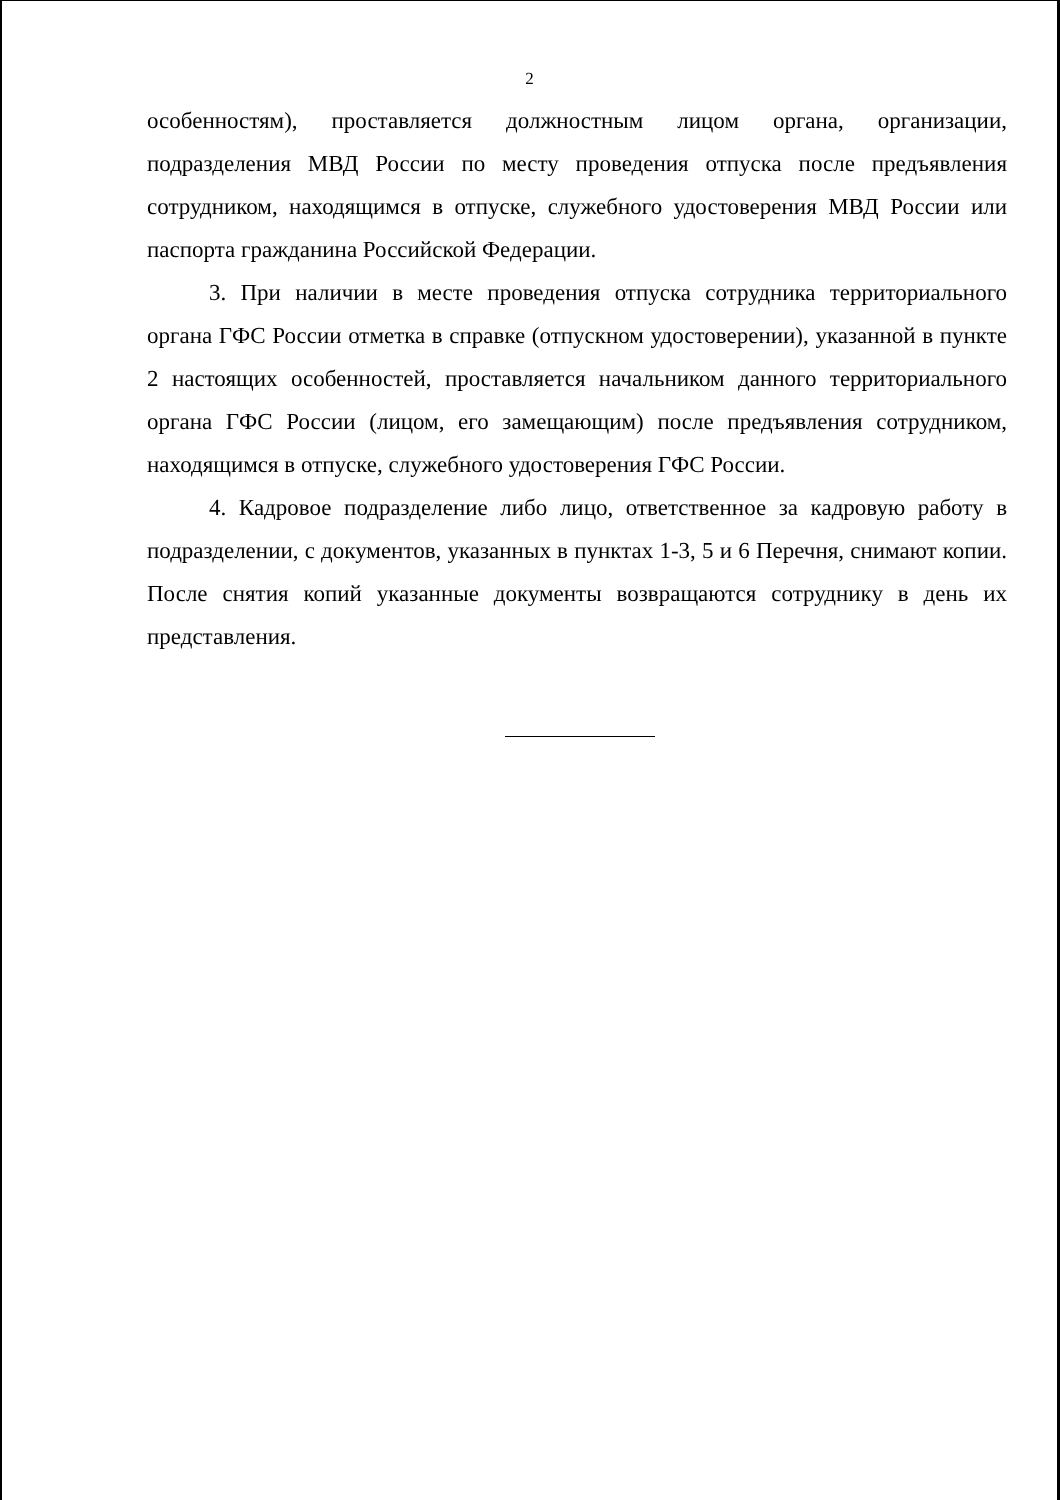2
особенностям), проставляется должностным лицом органа, организации, подразделения МВД России по месту проведения отпуска после предъявления сотрудником, находящимся в отпуске, служебного удостоверения МВД России или паспорта гражданина Российской Федерации.
3. При наличии в месте проведения отпуска сотрудника территориального органа ГФС России отметка в справке (отпускном удостоверении), указанной в пункте 2 настоящих особенностей, проставляется начальником данного территориального органа ГФС России (лицом, его замещающим) после предъявления сотрудником, находящимся в отпуске, служебного удостоверения ГФС России.
4. Кадровое подразделение либо лицо, ответственное за кадровую работу в подразделении, с документов, указанных в пунктах 1-3, 5 и 6 Перечня, снимают копии. После снятия копий указанные документы возвращаются сотруднику в день их представления.